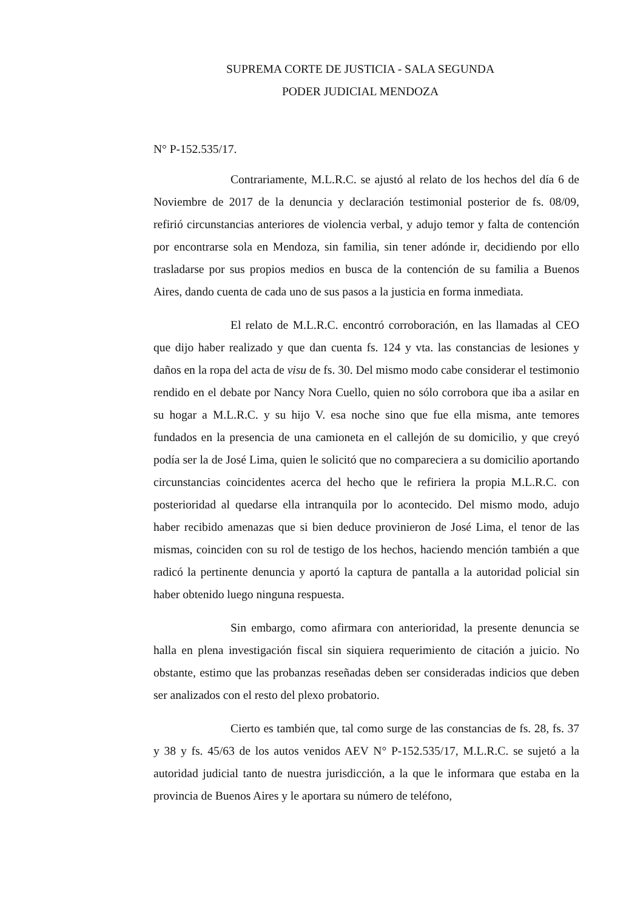SUPREMA CORTE DE JUSTICIA - SALA SEGUNDA
PODER JUDICIAL MENDOZA
N° P-152.535/17.
Contrariamente, M.L.R.C. se ajustó al relato de los hechos del día 6 de Noviembre de 2017 de la denuncia y declaración testimonial posterior de fs. 08/09, refirió circunstancias anteriores de violencia verbal, y adujo temor y falta de contención por encontrarse sola en Mendoza, sin familia, sin tener adónde ir, decidiendo por ello trasladarse por sus propios medios en busca de la contención de su familia a Buenos Aires, dando cuenta de cada uno de sus pasos a la justicia en forma inmediata.
El relato de M.L.R.C. encontró corroboración, en las llamadas al CEO que dijo haber realizado y que dan cuenta fs. 124 y vta. las constancias de lesiones y daños en la ropa del acta de visu de fs. 30. Del mismo modo cabe considerar el testimonio rendido en el debate por Nancy Nora Cuello, quien no sólo corrobora que iba a asilar en su hogar a M.L.R.C. y su hijo V. esa noche sino que fue ella misma, ante temores fundados en la presencia de una camioneta en el callejón de su domicilio, y que creyó podía ser la de José Lima, quien le solicitó que no compareciera a su domicilio aportando circunstancias coincidentes acerca del hecho que le refiriera la propia M.L.R.C. con posterioridad al quedarse ella intranquila por lo acontecido. Del mismo modo, adujo haber recibido amenazas que si bien deduce provinieron de José Lima, el tenor de las mismas, coinciden con su rol de testigo de los hechos, haciendo mención también a que radicó la pertinente denuncia y aportó la captura de pantalla a la autoridad policial sin haber obtenido luego ninguna respuesta.
Sin embargo, como afirmara con anterioridad, la presente denuncia se halla en plena investigación fiscal sin siquiera requerimiento de citación a juicio. No obstante, estimo que las probanzas reseñadas deben ser consideradas indicios que deben ser analizados con el resto del plexo probatorio.
Cierto es también que, tal como surge de las constancias de fs. 28, fs. 37 y 38 y fs. 45/63 de los autos venidos AEV N° P-152.535/17, M.L.R.C. se sujetó a la autoridad judicial tanto de nuestra jurisdicción, a la que le informara que estaba en la provincia de Buenos Aires y le aportara su número de teléfono,